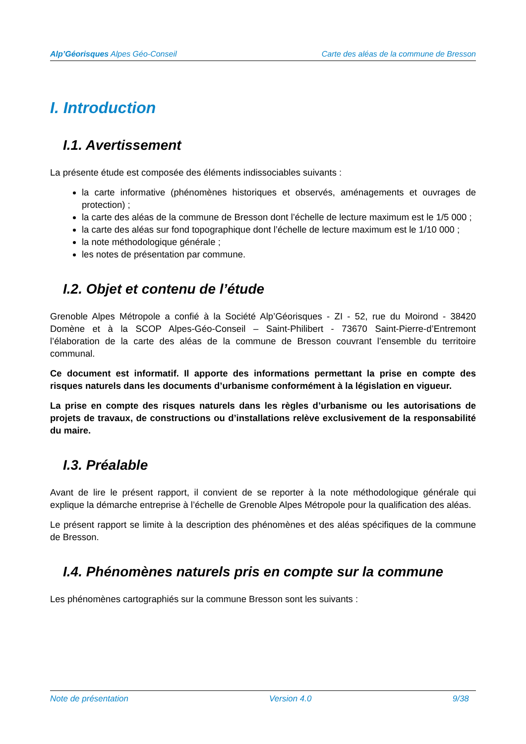Alp’Géorisques Alpes Géo-Conseil Carte des aléas de la commune de Bresson
I. Introduction
I.1. Avertissement
La présente étude est composée des éléments indissociables suivants :
la carte informative (phénomènes historiques et observés, aménagements et ouvrages de protection) ;
la carte des aléas de la commune de Bresson dont l’échelle de lecture maximum est le 1/5 000 ;
la carte des aléas sur fond topographique dont l’échelle de lecture maximum est le 1/10 000 ;
la note méthodologique générale ;
les notes de présentation par commune.
I.2. Objet et contenu de l’étude
Grenoble Alpes Métropole a confié à la Société Alp’Géorisques - ZI - 52, rue du Moirond - 38420 Domène et à la SCOP Alpes-Géo-Conseil – Saint-Philibert - 73670 Saint-Pierre-d’Entremont l’élaboration de la carte des aléas de la commune de Bresson couvrant l’ensemble du territoire communal.
Ce document est informatif. Il apporte des informations permettant la prise en compte des risques naturels dans les documents d’urbanisme conformément à la législation en vigueur.
La prise en compte des risques naturels dans les règles d’urbanisme ou les autorisations de projets de travaux, de constructions ou d’installations relève exclusivement de la responsabilité du maire.
I.3. Préalable
Avant de lire le présent rapport, il convient de se reporter à la note méthodologique générale qui explique la démarche entreprise à l’échelle de Grenoble Alpes Métropole pour la qualification des aléas.
Le présent rapport se limite à la description des phénomènes et des aléas spécifiques de la commune de Bresson.
I.4. Phénomènes naturels pris en compte sur la commune
Les phénomènes cartographiés sur la commune Bresson sont les suivants :
Note de présentation Version 4.0 9/38